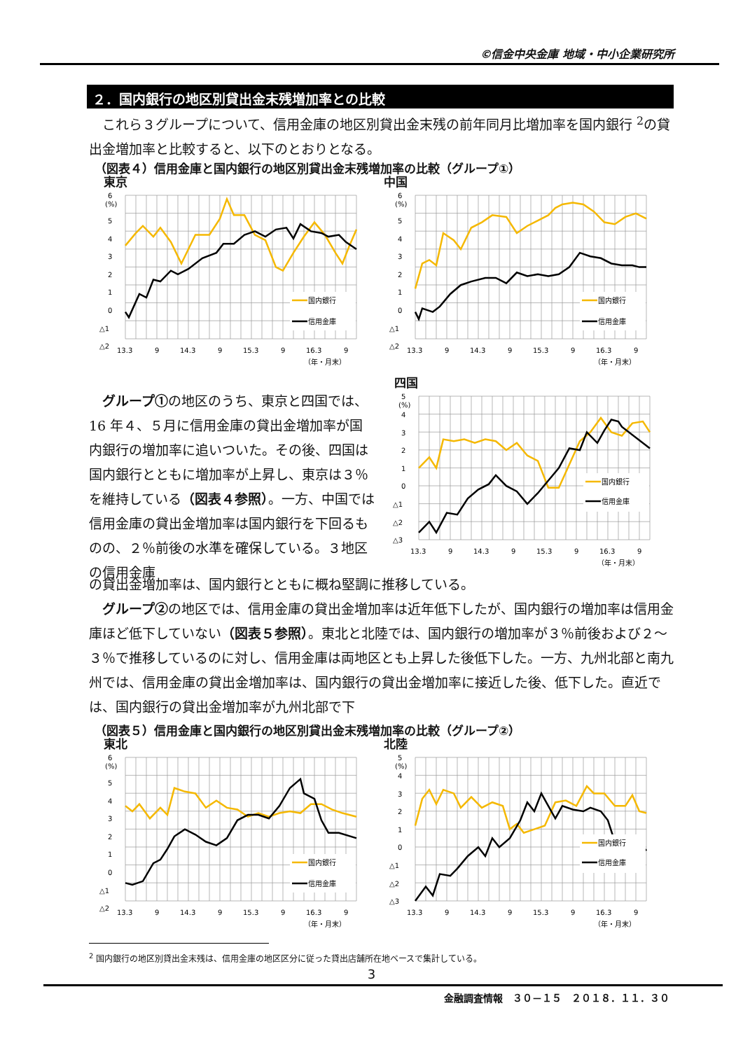©信金中央金庫 地域・中小企業研究所
２．国内銀行の地区別貸出金末残増加率との比較
　これら３グループについて、信用金庫の地区別貸出金末残の前年同月比増加率を国内銀行 <sup>2</sup>の貸出金増加率と比較すると、以下のとおりとなる。
（図表４）信用金庫と国内銀行の地区別貸出金末残増加率の比較（グループ①）
東京
6
(%)
5
4
3
2
1
0
△1
△2
国内銀行
信用金庫
13.3
9
14.3
9
15.3
9
16.3
9
（年・月末）
中国
6
(%)
5
4
3
2
1
0
△1
△2
国内銀行
信用金庫
13.3
9
14.3
9
15.3
9
16.3
9
（年・月末）
　グループ①の地区のうち、東京と四国では、16 年４、５月に信用金庫の貸出金増加率が国内銀行の増加率に追いついた。その後、四国は国内銀行とともに増加率が上昇し、東京は３％を維持している（図表４参照）。一方、中国では信用金庫の貸出金増加率は国内銀行を下回るものの、２％前後の水準を確保している。３地区の信用金庫
四国
5
(%)
4
3
2
1
0
△1
△2
△3
国内銀行
信用金庫
13.3
9
14.3
9
15.3
9
16.3
9
（年・月末）
の貸出金増加率は、国内銀行とともに概ね堅調に推移している。
　グループ②の地区では、信用金庫の貸出金増加率は近年低下したが、国内銀行の増加率は信用金庫ほど低下していない（図表５参照）。東北と北陸では、国内銀行の増加率が３％前後および２～３％で推移しているのに対し、信用金庫は両地区とも上昇した後低下した。一方、九州北部と南九州では、信用金庫の貸出金増加率は、国内銀行の貸出金増加率に接近した後、低下した。直近では、国内銀行の貸出金増加率が九州北部で下
（図表５）信用金庫と国内銀行の地区別貸出金末残増加率の比較（グループ②）
東北
6
(%)
5
4
3
2
1
0
△1
△2
国内銀行
信用金庫
13.3
9
14.3
9
15.3
9
16.3
9
（年・月末）
北陸
5
(%)
4
3
2
1
0
△1
△2
△3
国内銀行
信用金庫
13.3
9
14.3
9
15.3
9
16.3
9
（年・月末）
<sup>2</sup> 国内銀行の地区別貸出金末残は、信用金庫の地区区分に従った貸出店舗所在地ベースで集計している。
3
金融調査情報　３０－１５　２０１８．１１．３０